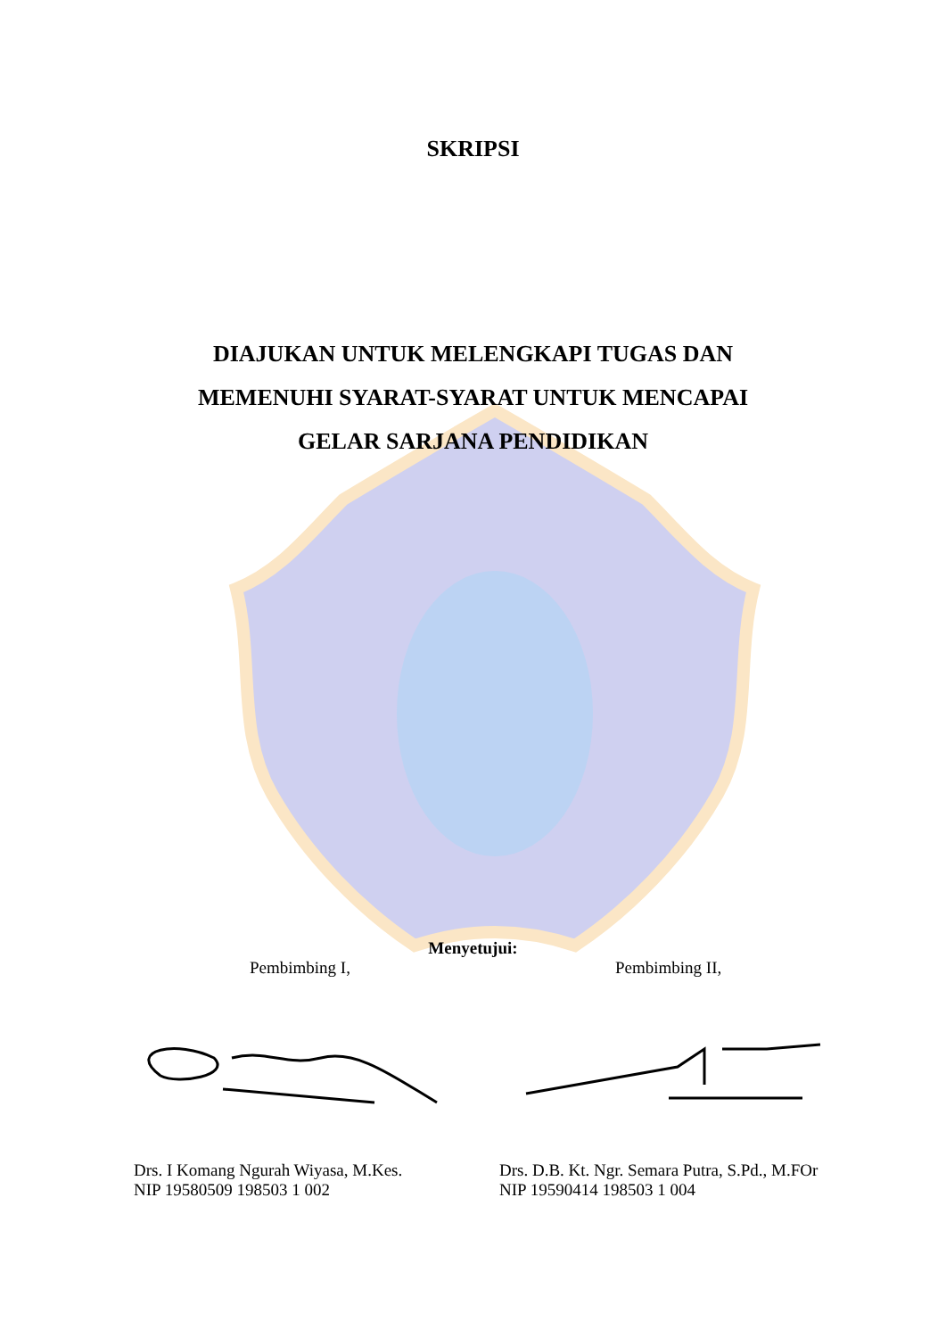SKRIPSI
DIAJUKAN UNTUK MELENGKAPI TUGAS DAN
MEMENUHI SYARAT-SYARAT UNTUK MENCAPAI
GELAR SARJANA PENDIDIKAN
Menyetujui:
Pembimbing I, Pembimbing II,
Drs. I Komang Ngurah Wiyasa, M.Kes.
NIP 19580509 198503 1 002
Drs. D.B. Kt. Ngr. Semara Putra, S.Pd., M.FOr
NIP 19590414 198503 1 004